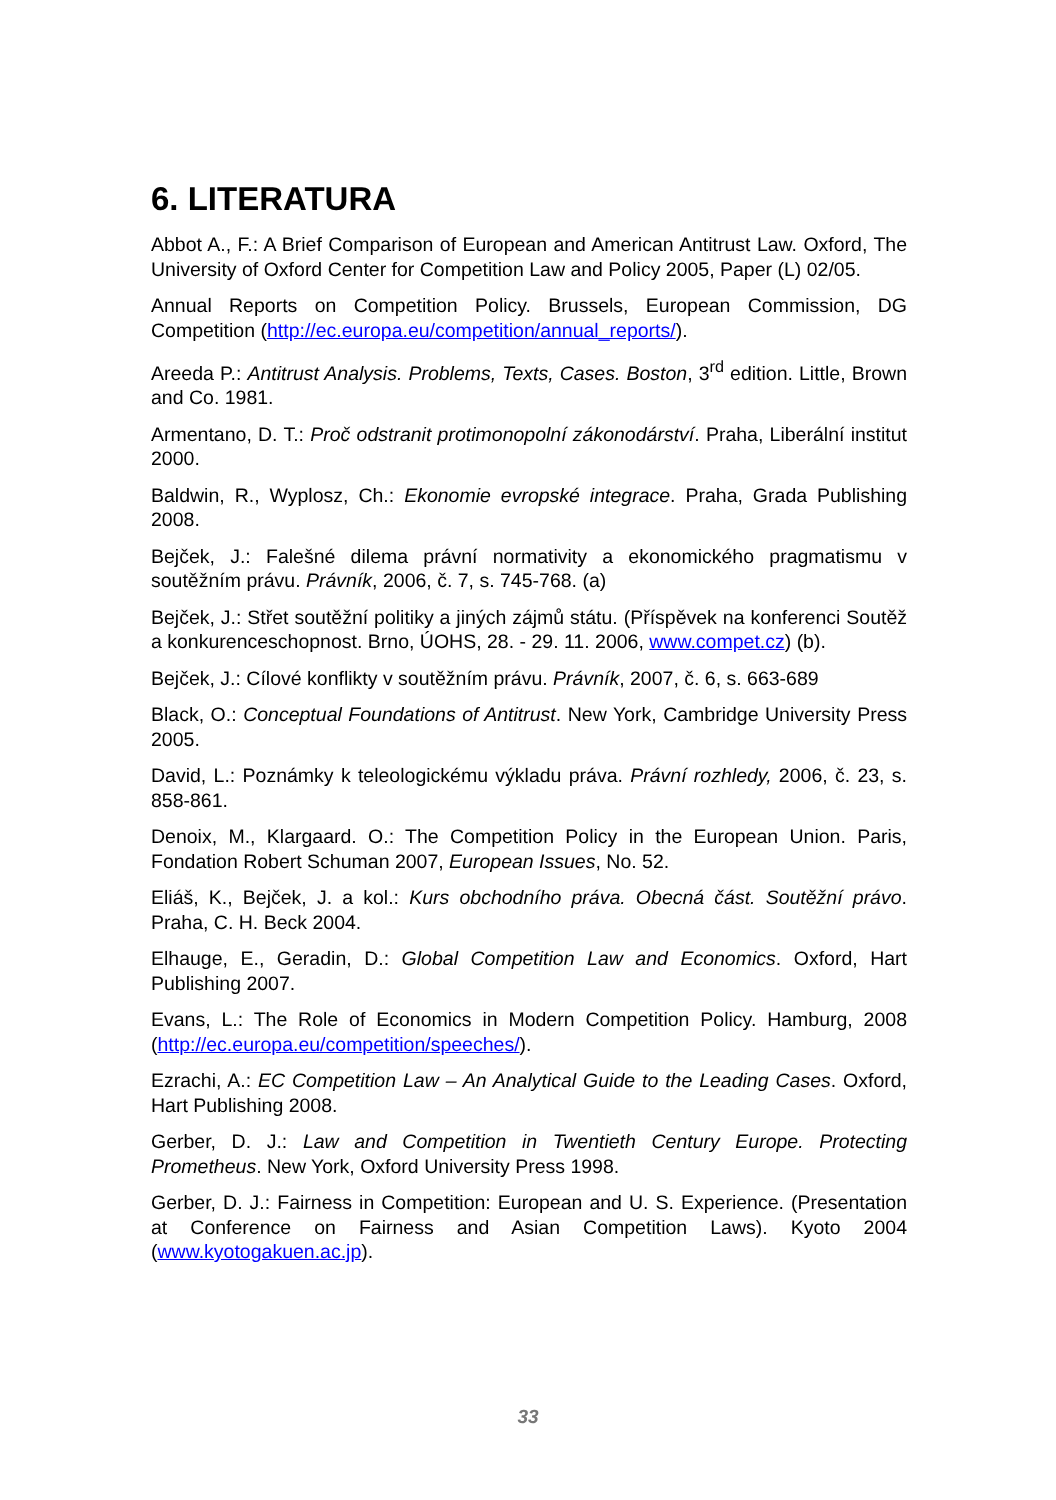6. LITERATURA
Abbot A., F.: A Brief Comparison of European and American Antitrust Law. Oxford, The University of Oxford Center for Competition Law and Policy 2005, Paper (L) 02/05.
Annual Reports on Competition Policy. Brussels, European Commission, DG Competition (http://ec.europa.eu/competition/annual_reports/).
Areeda P.: Antitrust Analysis. Problems, Texts, Cases. Boston, 3<sup>rd</sup> edition. Little, Brown and Co. 1981.
Armentano, D. T.: Proč odstranit protimonopolní zákonodárství. Praha, Liberální institut 2000.
Baldwin, R., Wyplosz, Ch.: Ekonomie evropské integrace. Praha, Grada Publishing 2008.
Bejček, J.: Falešné dilema právní normativity a ekonomického pragmatismu v soutěžním právu. Právník, 2006, č. 7, s. 745-768. (a)
Bejček, J.: Střet soutěžní politiky a jiných zájmů státu. (Příspěvek na konferenci Soutěž a konkurenceschopnost. Brno, ÚOHS, 28. - 29. 11. 2006, www.compet.cz) (b).
Bejček, J.: Cílové konflikty v soutěžním právu. Právník, 2007, č. 6, s. 663-689
Black, O.: Conceptual Foundations of Antitrust. New York, Cambridge University Press 2005.
David, L.: Poznámky k teleologickému výkladu práva. Právní rozhledy, 2006, č. 23, s. 858-861.
Denoix, M., Klargaard. O.: The Competition Policy in the European Union. Paris, Fondation Robert Schuman 2007, European Issues, No. 52.
Eliáš, K., Bejček, J. a kol.: Kurs obchodního práva. Obecná část. Soutěžní právo. Praha, C. H. Beck 2004.
Elhauge, E., Geradin, D.: Global Competition Law and Economics. Oxford, Hart Publishing 2007.
Evans, L.: The Role of Economics in Modern Competition Policy. Hamburg, 2008 (http://ec.europa.eu/competition/speeches/).
Ezrachi, A.: EC Competition Law – An Analytical Guide to the Leading Cases. Oxford, Hart Publishing 2008.
Gerber, D. J.: Law and Competition in Twentieth Century Europe. Protecting Prometheus. New York, Oxford University Press 1998.
Gerber, D. J.: Fairness in Competition: European and U. S. Experience. (Presentation at Conference on Fairness and Asian Competition Laws). Kyoto 2004 (www.kyotogakuen.ac.jp).
33